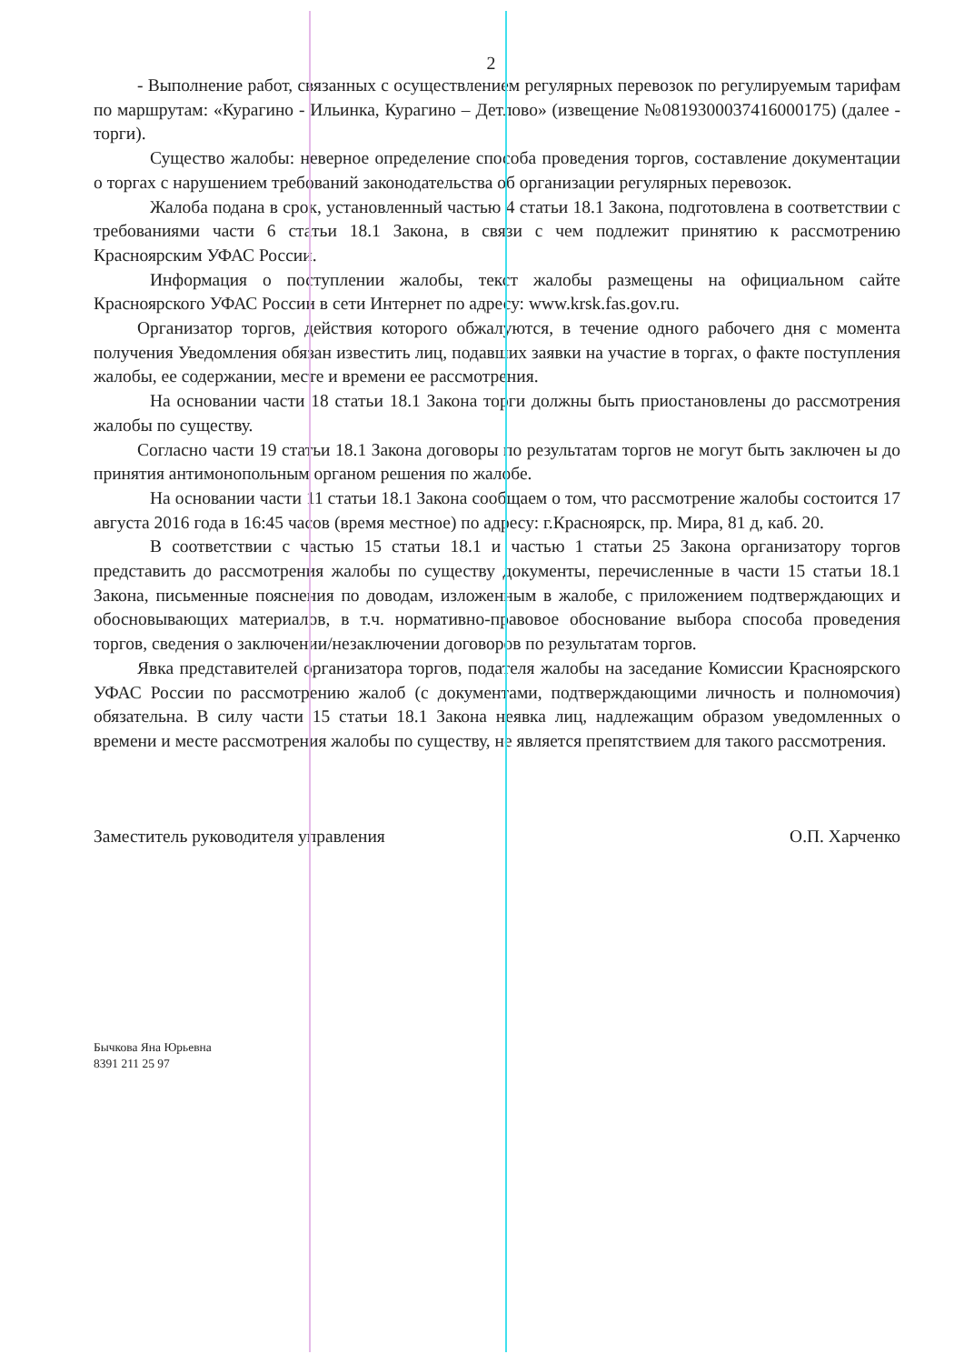2
- Выполнение работ, связанных с осуществлением регулярных перевозок по регулируемым тарифам по маршрутам: «Курагино - Ильинка, Курагино – Детлово» (извещение №0819300037416000175) (далее - торги).
Существо жалобы: неверное определение способа проведения торгов, составление документации о торгах с нарушением требований законодательства об организации регулярных перевозок.
Жалоба подана в срок, установленный частью 4 статьи 18.1 Закона, подготовлена в соответствии с требованиями части 6 статьи 18.1 Закона, в связи с чем подлежит принятию к рассмотрению Красноярским УФАС России.
Информация о поступлении жалобы, текст жалобы размещены на официальном сайте Красноярского УФАС России в сети Интернет по адресу: www.krsk.fas.gov.ru.
Организатор торгов, действия которого обжалуются, в течение одного рабочего дня с момента получения Уведомления обязан известить лиц, подавших заявки на участие в торгах, о факте поступления жалобы, ее содержании, месте и времени ее рассмотрения.
На основании части 18 статьи 18.1 Закона торги должны быть приостановлены до рассмотрения жалобы по существу.
Согласно части 19 статьи 18.1 Закона договоры по результатам торгов не могут быть заключен ы до принятия антимонопольным органом решения по жалобе.
На основании части 11 статьи 18.1 Закона сообщаем о том, что рассмотрение жалобы состоится 17 августа 2016 года в 16:45 часов (время местное) по адресу: г.Красноярск, пр. Мира, 81 д, каб. 20.
В соответствии с частью 15 статьи 18.1 и частью 1 статьи 25 Закона организатору торгов представить до рассмотрения жалобы по существу документы, перечисленные в части 15 статьи 18.1 Закона, письменные пояснения по доводам, изложенным в жалобе, с приложением подтверждающих и обосновывающих материалов, в т.ч. нормативно-правовое обоснование выбора способа проведения торгов, сведения о заключении/незаключении договоров по результатам торгов.
Явка представителей организатора торгов, подателя жалобы на заседание Комиссии Красноярского УФАС России по рассмотрению жалоб (с документами, подтверждающими личность и полномочия) обязательна. В силу части 15 статьи 18.1 Закона неявка лиц, надлежащим образом уведомленных о времени и месте рассмотрения жалобы по существу, не является препятствием для такого рассмотрения.
Заместитель руководителя управления О.П. Харченко
Бычкова Яна Юрьевна
8391 211 25 97